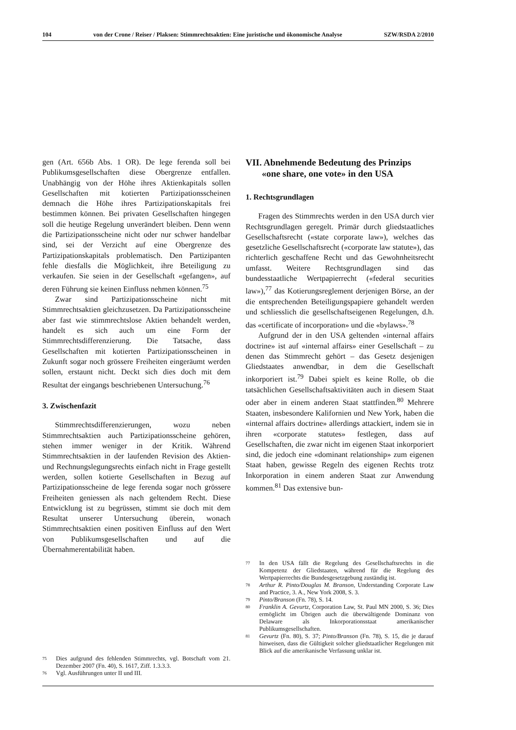104 von der Crone / Reiser / Plaksen: Stimmrechtsaktien: Eine juristische und ökonomische Analyse SZW/RSDA 2/2010
gen (Art. 656b Abs. 1 OR). De lege ferenda soll bei Publikumsgesellschaften diese Obergrenze entfallen. Unabhängig von der Höhe ihres Aktienkapitals sollen Gesellschaften mit kotierten Partizipationsscheinen demnach die Höhe ihres Partizipationskapitals frei bestimmen können. Bei privaten Gesellschaften hingegen soll die heutige Regelung unverändert bleiben. Denn wenn die Partizipationsscheine nicht oder nur schwer handelbar sind, sei der Verzicht auf eine Obergrenze des Partizipationskapitals problematisch. Den Partizipanten fehle diesfalls die Möglichkeit, ihre Beteiligung zu verkaufen. Sie seien in der Gesellschaft «gefangen», auf deren Führung sie keinen Einfluss nehmen können.<sup>75</sup>
Zwar sind Partizipationsscheine nicht mit Stimmrechtsaktien gleichzusetzen. Da Partizipationsscheine aber fast wie stimmrechtslose Aktien behandelt werden, handelt es sich auch um eine Form der Stimmrechtsdifferenzierung. Die Tatsache, dass Gesellschaften mit kotierten Partizipationsscheinen in Zukunft sogar noch grössere Freiheiten eingeräumt werden sollen, erstaunt nicht. Deckt sich dies doch mit dem Resultat der eingangs beschriebenen Untersuchung.<sup>76</sup>
3. Zwischenfazit
Stimmrechtsdifferenzierungen, wozu neben Stimmrechtsaktien auch Partizipationsscheine gehören, stehen immer weniger in der Kritik. Während Stimmrechtsaktien in der laufenden Revision des Aktien- und Rechnungslegungsrechts einfach nicht in Frage gestellt werden, sollen kotierte Gesellschaften in Bezug auf Partizipationsscheine de lege ferenda sogar noch grössere Freiheiten geniessen als nach geltendem Recht. Diese Entwicklung ist zu begrüssen, stimmt sie doch mit dem Resultat unserer Untersuchung überein, wonach Stimmrechtsaktien einen positiven Einfluss auf den Wert von Publikumsgesellschaften und auf die Übernahmerentabilität haben.
VII. Abnehmende Bedeutung des Prinzips
«one share, one vote» in den USA
1. Rechtsgrundlagen
Fragen des Stimmrechts werden in den USA durch vier Rechtsgrundlagen geregelt. Primär durch gliedstaatliches Gesellschaftsrecht («state corporate law»), welches das gesetzliche Gesellschaftsrecht («corporate law statute»), das richterlich geschaffene Recht und das Gewohnheitsrecht umfasst. Weitere Rechtsgrundlagen sind das bundesstaatliche Wertpapierrecht («federal securities law»),<sup>77</sup> das Kotierungsreglement derjenigen Börse, an der die entsprechenden Beteiligungspapiere gehandelt werden und schliesslich die gesellschaftseigenen Regelungen, d.h. das «certificate of incorporation» und die «bylaws».<sup>78</sup>
Aufgrund der in den USA geltenden «internal affairs doctrine» ist auf «internal affairs» einer Gesellschaft – zu denen das Stimmrecht gehört – das Gesetz desjenigen Gliedstaates anwendbar, in dem die Gesellschaft inkorporiert ist.<sup>79</sup> Dabei spielt es keine Rolle, ob die tatsächlichen Gesellschaftsaktivitäten auch in diesem Staat oder aber in einem anderen Staat stattfinden.<sup>80</sup> Mehrere Staaten, insbesondere Kalifornien und New York, haben die «internal affairs doctrine» allerdings attackiert, indem sie in ihren «corporate statutes» festlegen, dass auf Gesellschaften, die zwar nicht im eigenen Staat inkorporiert sind, die jedoch eine «dominant relationship» zum eigenen Staat haben, gewisse Regeln des eigenen Rechts trotz Inkorporation in einem anderen Staat zur Anwendung kommen.<sup>81</sup> Das extensive bun-
75 Dies aufgrund des fehlenden Stimmrechts, vgl. Botschaft vom 21. Dezember 2007 (Fn. 40), S. 1617, Ziff. 1.3.3.3.
76 Vgl. Ausführungen unter II und III.
77 In den USA fällt die Regelung des Gesellschaftsrechts in die Kompetenz der Gliedstaaten, während für die Regelung des Wertpapierrechts die Bundesgesetzgebung zuständig ist.
78 Arthur R. Pinto/Douglas M. Branson, Understanding Corporate Law and Practice, 3. A., New York 2008, S. 3.
79 Pinto/Branson (Fn. 78), S. 14.
80 Franklin A. Gevurtz, Corporation Law, St. Paul MN 2000, S. 36; Dies ermöglicht im Übrigen auch die überwältigende Dominanz von Delaware als Inkorporationsstaat amerikanischer Publikumsgesellschaften.
81 Gevurtz (Fn. 80), S. 37; Pinto/Branson (Fn. 78), S. 15, die je darauf hinweisen, dass die Gültigkeit solcher gliedstaatlicher Regelungen mit Blick auf die amerikanische Verfassung unklar ist.